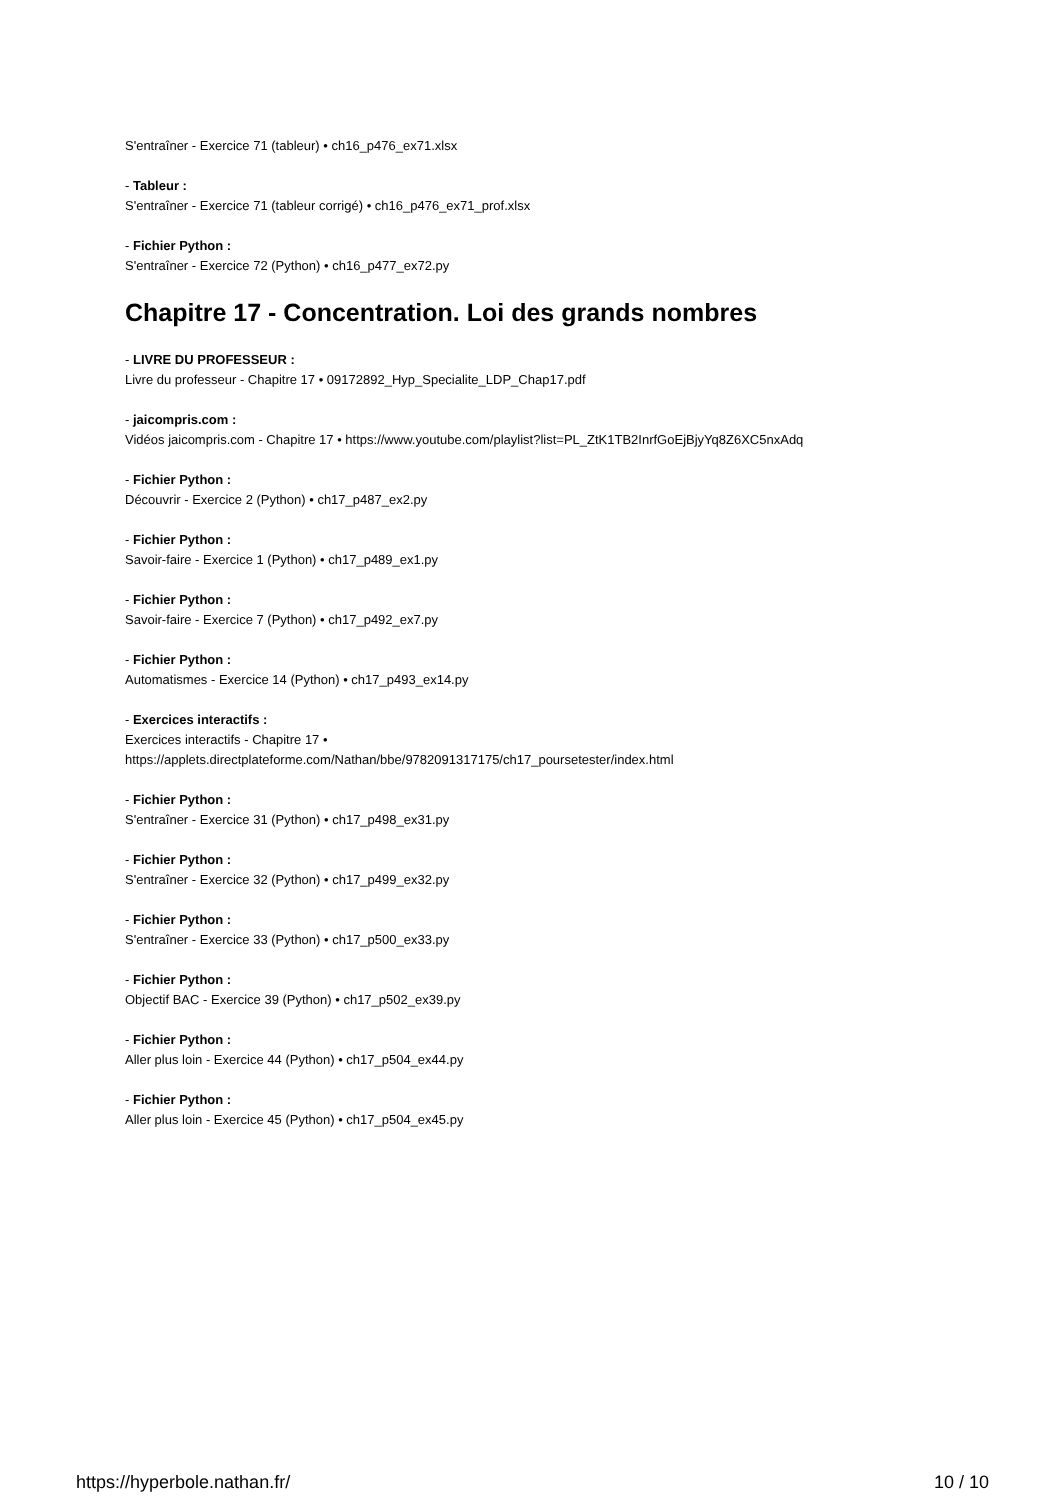S'entraîner - Exercice 71 (tableur) • ch16_p476_ex71.xlsx
- Tableur :
S'entraîner - Exercice 71 (tableur corrigé) • ch16_p476_ex71_prof.xlsx
- Fichier Python :
S'entraîner - Exercice 72 (Python) • ch16_p477_ex72.py
Chapitre 17 - Concentration. Loi des grands nombres
- LIVRE DU PROFESSEUR :
Livre du professeur - Chapitre 17 • 09172892_Hyp_Specialite_LDP_Chap17.pdf
- jaicompris.com :
Vidéos jaicompris.com - Chapitre 17 • https://www.youtube.com/playlist?list=PL_ZtK1TB2InrfGoEjBjyYq8Z6XC5nxAdq
- Fichier Python :
Découvrir - Exercice 2 (Python) • ch17_p487_ex2.py
- Fichier Python :
Savoir-faire - Exercice 1 (Python) • ch17_p489_ex1.py
- Fichier Python :
Savoir-faire - Exercice 7 (Python) • ch17_p492_ex7.py
- Fichier Python :
Automatismes - Exercice 14 (Python) • ch17_p493_ex14.py
- Exercices interactifs :
Exercices interactifs - Chapitre 17 •
https://applets.directplateforme.com/Nathan/bbe/9782091317175/ch17_poursetester/index.html
- Fichier Python :
S'entraîner - Exercice 31 (Python) • ch17_p498_ex31.py
- Fichier Python :
S'entraîner - Exercice 32 (Python) • ch17_p499_ex32.py
- Fichier Python :
S'entraîner - Exercice 33 (Python) • ch17_p500_ex33.py
- Fichier Python :
Objectif BAC - Exercice 39 (Python) • ch17_p502_ex39.py
- Fichier Python :
Aller plus loin - Exercice 44 (Python) • ch17_p504_ex44.py
- Fichier Python :
Aller plus loin - Exercice 45 (Python) • ch17_p504_ex45.py
https://hyperbole.nathan.fr/ 10 / 10